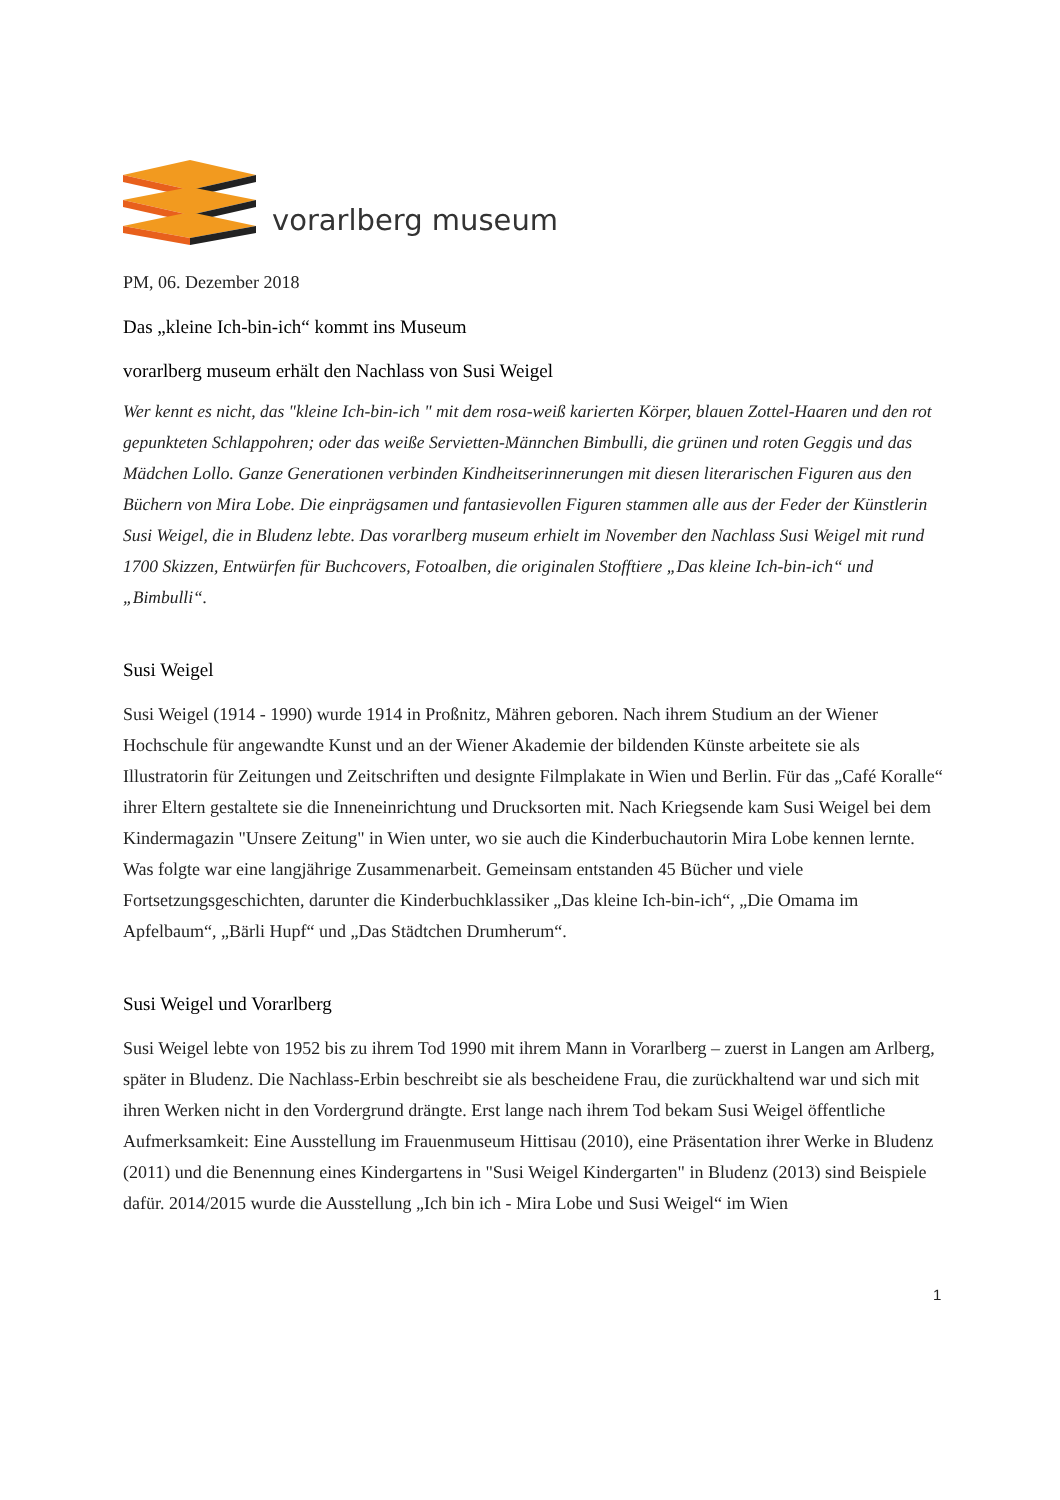vorarlberg museum
PM, 06. Dezember 2018
Das „kleine Ich-bin-ich“ kommt ins Museum
vorarlberg museum erhält den Nachlass von Susi Weigel
Wer kennt es nicht, das "kleine Ich-bin-ich " mit dem rosa-weiß karierten Körper, blauen Zottel-Haaren und den rot gepunkteten Schlappohren; oder das weiße Servietten-Männchen Bimbulli, die grünen und roten Geggis und das Mädchen Lollo. Ganze Generationen verbinden Kindheitserinnerungen mit diesen literarischen Figuren aus den Büchern von Mira Lobe. Die einprägsamen und fantasievollen Figuren stammen alle aus der Feder der Künstlerin Susi Weigel, die in Bludenz lebte. Das vorarlberg museum erhielt im November den Nachlass Susi Weigel mit rund 1700 Skizzen, Entwürfen für Buchcovers, Fotoalben, die originalen Stofftiere „Das kleine Ich-bin-ich“ und „Bimbulli“.
Susi Weigel
Susi Weigel (1914 - 1990) wurde 1914 in Proßnitz, Mähren geboren. Nach ihrem Studium an der Wiener Hochschule für angewandte Kunst und an der Wiener Akademie der bildenden Künste arbeitete sie als Illustratorin für Zeitungen und Zeitschriften und designte Filmplakate in Wien und Berlin. Für das „Café Koralle“ ihrer Eltern gestaltete sie die Inneneinrichtung und Drucksorten mit. Nach Kriegsende kam Susi Weigel bei dem Kindermagazin "Unsere Zeitung" in Wien unter, wo sie auch die Kinderbuchautorin Mira Lobe kennen lernte. Was folgte war eine langjährige Zusammenarbeit. Gemeinsam entstanden 45 Bücher und viele Fortsetzungsgeschichten, darunter die Kinderbuchklassiker „Das kleine Ich-bin-ich“, „Die Omama im Apfelbaum“, „Bärli Hupf“ und „Das Städtchen Drumherum“.
Susi Weigel und Vorarlberg
Susi Weigel lebte von 1952 bis zu ihrem Tod 1990 mit ihrem Mann in Vorarlberg – zuerst in Langen am Arlberg, später in Bludenz. Die Nachlass-Erbin beschreibt sie als bescheidene Frau, die zurückhaltend war und sich mit ihren Werken nicht in den Vordergrund drängte. Erst lange nach ihrem Tod bekam Susi Weigel öffentliche Aufmerksamkeit: Eine Ausstellung im Frauenmuseum Hittisau (2010), eine Präsentation ihrer Werke in Bludenz (2011) und die Benennung eines Kindergartens in "Susi Weigel Kindergarten" in Bludenz (2013) sind Beispiele dafür. 2014/2015 wurde die Ausstellung „Ich bin ich - Mira Lobe und Susi Weigel“ im Wien
1